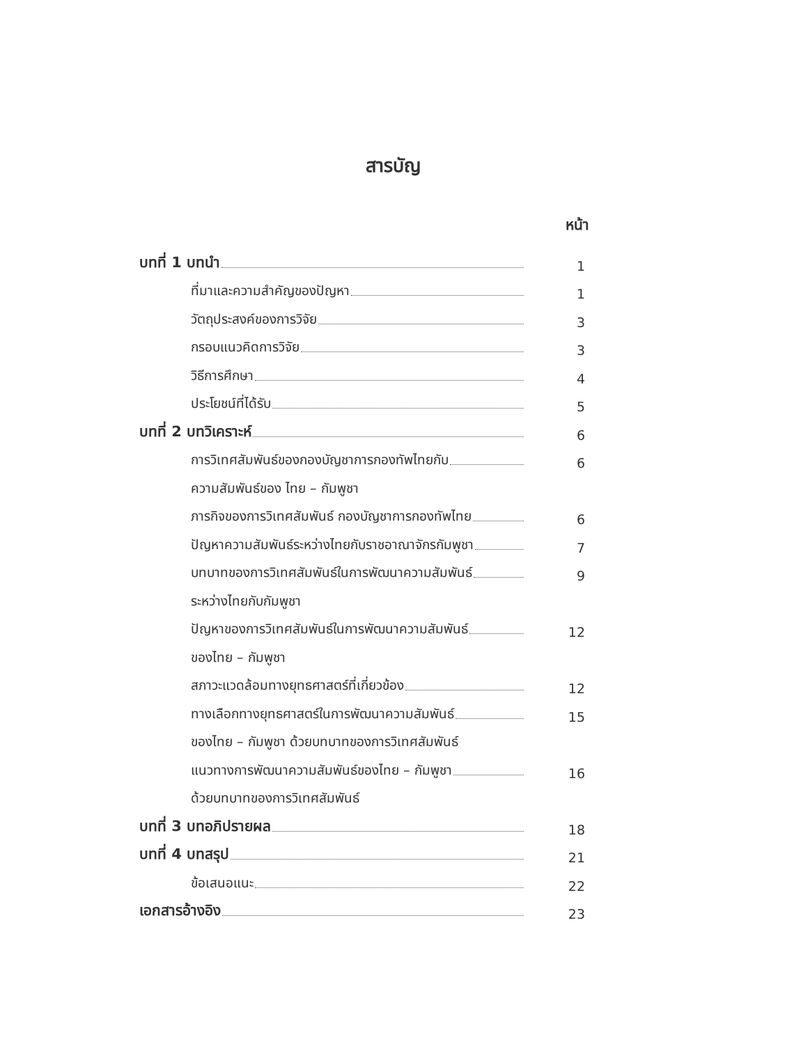สารบัญ
หน้า
บทที่ 1 บทนำ 1
ที่มาและความสำคัญของปัญหา 1
วัตถุประสงค์ของการวิจัย 3
กรอบแนวคิดการวิจัย 3
วิธีการศึกษา 4
ประโยชน์ที่ได้รับ 5
บทที่ 2 บทวิเคราะห์ 6
การวิเทศสัมพันธ์ของกองบัญชาการกองทัพไทยกับ 6
ความสัมพันธ์ของ ไทย – กัมพูชา
ภารกิจของการวิเทศสัมพันธ์ กองบัญชาการกองทัพไทย 6
ปัญหาความสัมพันธ์ระหว่างไทยกับราชอาณาจักรกัมพูชา 7
บทบาทของการวิเทศสัมพันธ์ในการพัฒนาความสัมพันธ์ 9
ระหว่างไทยกับกัมพูชา
ปัญหาของการวิเทศสัมพันธ์ในการพัฒนาความสัมพันธ์ 12
ของไทย – กัมพูชา
สภาวะแวดล้อมทางยุทธศาสตร์ที่เกี่ยวข้อง 12
ทางเลือกทางยุทธศาสตร์ในการพัฒนาความสัมพันธ์ 15
ของไทย – กัมพูชา ด้วยบทบาทของการวิเทศสัมพันธ์
แนวทางการพัฒนาความสัมพันธ์ของไทย – กัมพูชา 16
ด้วยบทบาทของการวิเทศสัมพันธ์
บทที่ 3 บทอภิปรายผล 18
บทที่ 4 บทสรุป 21
ข้อเสนอแนะ 22
เอกสารอ้างอิง 23